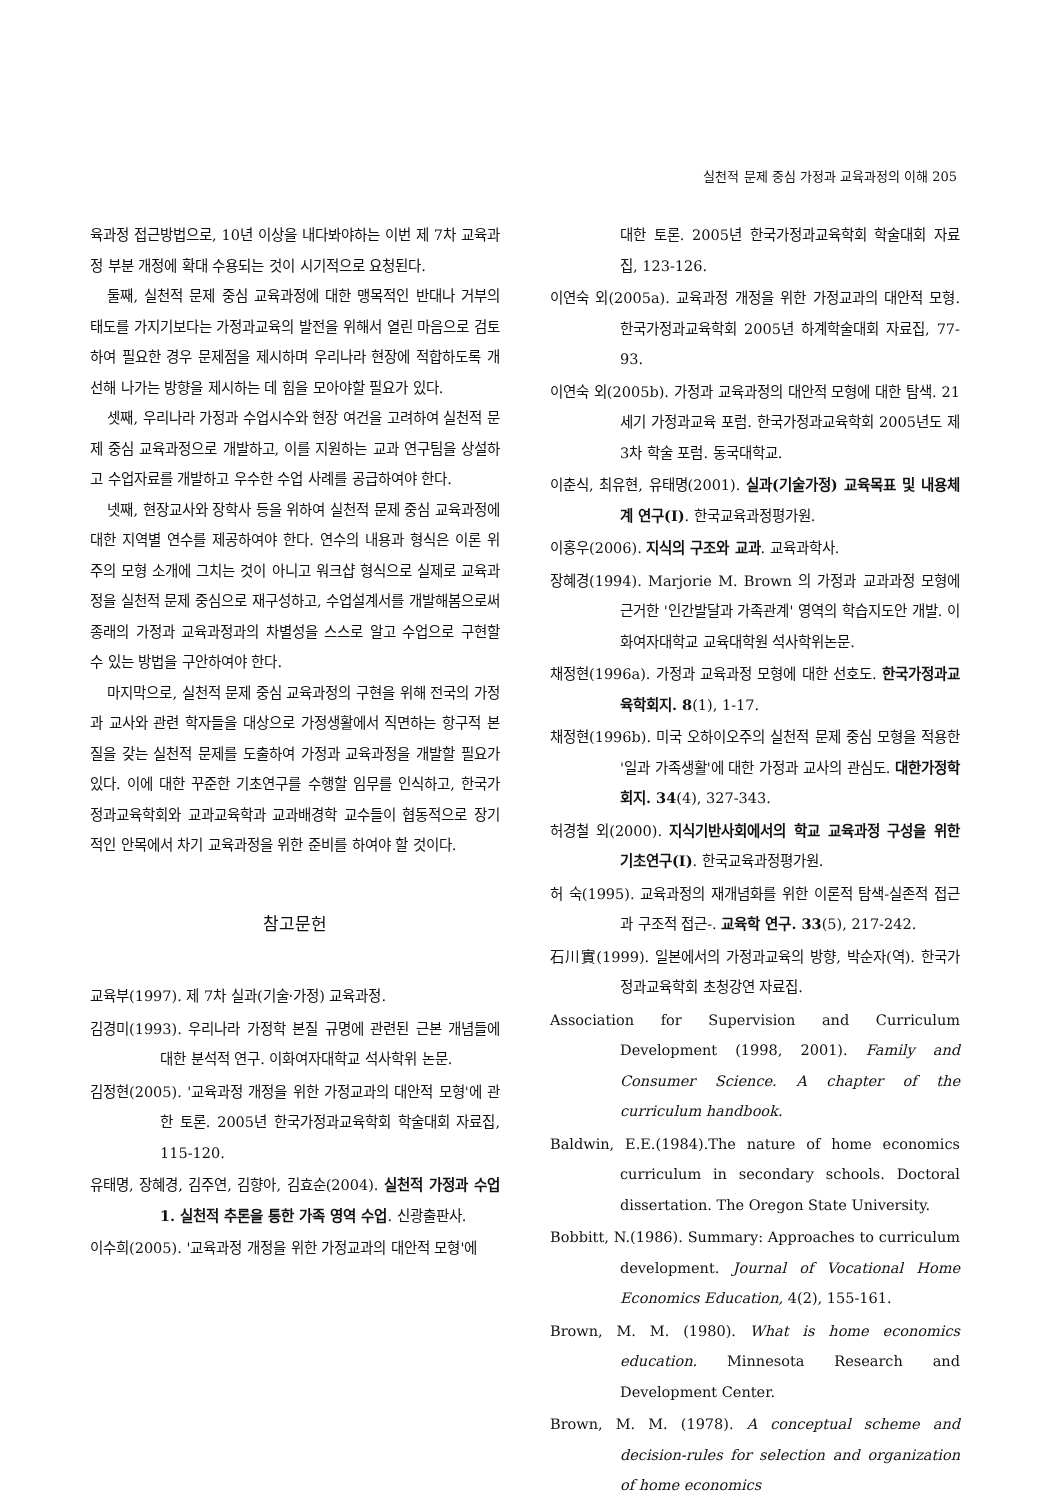실천적 문제 중심 가정과 교육과정의 이해 205
육과정 접근방법으로, 10년 이상을 내다봐야하는 이번 제 7차 교육과정 부분 개정에 확대 수용되는 것이 시기적으로 요청된다.
둘째, 실천적 문제 중심 교육과정에 대한 맹목적인 반대나 거부의 태도를 가지기보다는 가정과교육의 발전을 위해서 열린 마음으로 검토하여 필요한 경우 문제점을 제시하며 우리나라 현장에 적합하도록 개선해 나가는 방향을 제시하는 데 힘을 모아야할 필요가 있다.
셋째, 우리나라 가정과 수업시수와 현장 여건을 고려하여 실천적 문제 중심 교육과정으로 개발하고, 이를 지원하는 교과 연구팀을 상설하고 수업자료를 개발하고 우수한 수업 사례를 공급하여야 한다.
넷째, 현장교사와 장학사 등을 위하여 실천적 문제 중심 교육과정에 대한 지역별 연수를 제공하여야 한다. 연수의 내용과 형식은 이론 위주의 모형 소개에 그치는 것이 아니고 워크샵 형식으로 실제로 교육과정을 실천적 문제 중심으로 재구성하고, 수업설계서를 개발해봄으로써 종래의 가정과 교육과정과의 차별성을 스스로 알고 수업으로 구현할 수 있는 방법을 구안하여야 한다.
마지막으로, 실천적 문제 중심 교육과정의 구현을 위해 전국의 가정과 교사와 관련 학자들을 대상으로 가정생활에서 직면하는 항구적 본질을 갖는 실천적 문제를 도출하여 가정과 교육과정을 개발할 필요가 있다. 이에 대한 꾸준한 기초연구를 수행할 임무를 인식하고, 한국가정과교육학회와 교과교육학과 교과배경학 교수들이 협동적으로 장기적인 안목에서 차기 교육과정을 위한 준비를 하여야 할 것이다.
참고문헌
교육부(1997). 제 7차 실과(기술·가정) 교육과정.
김경미(1993). 우리나라 가정학 본질 규명에 관련된 근본 개념들에 대한 분석적 연구. 이화여자대학교 석사학위 논문.
김정현(2005). '교육과정 개정을 위한 가정교과의 대안적 모형'에 관한 토론. 2005년 한국가정과교육학회 학술대회 자료집, 115-120.
유태명, 장혜경, 김주연, 김향아, 김효순(2004). 실천적 가정과 수업 1. 실천적 추론을 통한 가족 영역 수업. 신광출판사.
이수희(2005). '교육과정 개정을 위한 가정교과의 대안적 모형'에
대한 토론. 2005년 한국가정과교육학회 학술대회 자료집, 123-126.
이연숙 외(2005a). 교육과정 개정을 위한 가정교과의 대안적 모형. 한국가정과교육학회 2005년 하계학술대회 자료집, 77-93.
이연숙 외(2005b). 가정과 교육과정의 대안적 모형에 대한 탐색. 21세기 가정과교육 포럼. 한국가정과교육학회 2005년도 제 3차 학술 포럼. 동국대학교.
이춘식, 최유현, 유태명(2001). 실과(기술가정) 교육목표 및 내용체계 연구(I). 한국교육과정평가원.
이홍우(2006). 지식의 구조와 교과. 교육과학사.
장혜경(1994). Marjorie M. Brown 의 가정과 교과과정 모형에 근거한 '인간발달과 가족관계' 영역의 학습지도안 개발. 이화여자대학교 교육대학원 석사학위논문.
채정현(1996a). 가정과 교육과정 모형에 대한 선호도. 한국가정과교육학회지. 8(1), 1-17.
채정현(1996b). 미국 오하이오주의 실천적 문제 중심 모형을 적용한 '일과 가족생활'에 대한 가정과 교사의 관심도. 대한가정학회지. 34(4), 327-343.
허경철 외(2000). 지식기반사회에서의 학교 교육과정 구성을 위한 기초연구(I). 한국교육과정평가원.
허 숙(1995). 교육과정의 재개념화를 위한 이론적 탐색-실존적 접근과 구조적 접근-. 교육학 연구. 33(5), 217-242.
石川實(1999). 일본에서의 가정과교육의 방향, 박순자(역). 한국가정과교육학회 초청강연 자료집.
Association for Supervision and Curriculum Development (1998, 2001). Family and Consumer Science. A chapter of the curriculum handbook.
Baldwin, E.E.(1984).The nature of home economics curriculum in secondary schools. Doctoral dissertation. The Oregon State University.
Bobbitt, N.(1986). Summary: Approaches to curriculum development. Journal of Vocational Home Economics Education, 4(2), 155-161.
Brown, M. M. (1980). What is home economics education. Minnesota Research and Development Center.
Brown, M. M. (1978). A conceptual scheme and decision-rules for selection and organization of home economics